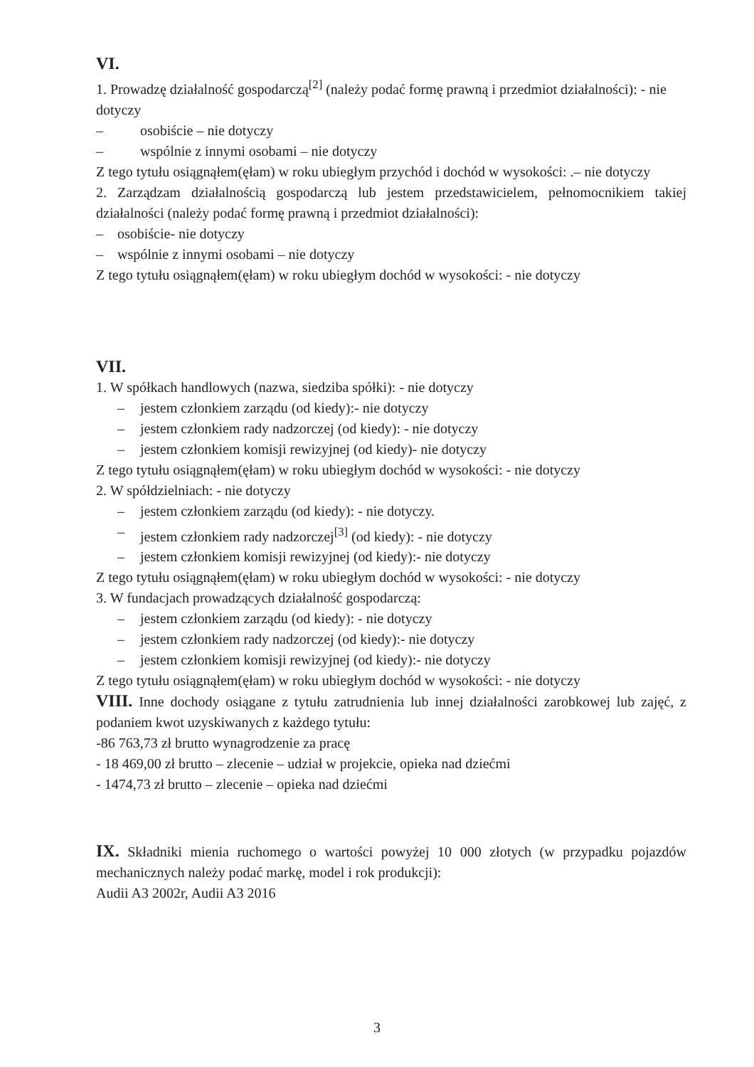VI.
1. Prowadzę działalność gospodarczą<sup>[2]</sup> (należy podać formę prawną i przedmiot działalności): - nie dotyczy
– osobiście – nie dotyczy
– wspólnie z innymi osobami – nie dotyczy
Z tego tytułu osiągnąłem(ęłam) w roku ubiegłym przychód i dochód w wysokości: .– nie dotyczy
2. Zarządzam działalnością gospodarczą lub jestem przedstawicielem, pełnomocnikiem takiej działalności (należy podać formę prawną i przedmiot działalności):
– osobiście- nie dotyczy
– wspólnie z innymi osobami – nie dotyczy
Z tego tytułu osiągnąłem(ęłam) w roku ubiegłym dochód w wysokości: - nie dotyczy
VII.
1. W spółkach handlowych (nazwa, siedziba spółki): - nie dotyczy
– jestem członkiem zarządu (od kiedy):- nie dotyczy
– jestem członkiem rady nadzorczej (od kiedy): - nie dotyczy
– jestem członkiem komisji rewizyjnej (od kiedy)- nie dotyczy
Z tego tytułu osiągnąłem(ęłam) w roku ubiegłym dochód w wysokości: - nie dotyczy
2. W spółdzielniach: - nie dotyczy
– jestem członkiem zarządu (od kiedy): - nie dotyczy.
– jestem członkiem rady nadzorczej<sup>[3]</sup> (od kiedy): - nie dotyczy
– jestem członkiem komisji rewizyjnej (od kiedy):- nie dotyczy
Z tego tytułu osiągnąłem(ęłam) w roku ubiegłym dochód w wysokości: - nie dotyczy
3. W fundacjach prowadzących działalność gospodarczą:
– jestem członkiem zarządu (od kiedy): - nie dotyczy
– jestem członkiem rady nadzorczej (od kiedy):- nie dotyczy
– jestem członkiem komisji rewizyjnej (od kiedy):- nie dotyczy
Z tego tytułu osiągnąłem(ęłam) w roku ubiegłym dochód w wysokości: - nie dotyczy
VIII. Inne dochody osiągane z tytułu zatrudnienia lub innej działalności zarobkowej lub zajęć, z podaniem kwot uzyskiwanych z każdego tytułu:
-86 763,73 zł brutto wynagrodzenie za pracę
- 18 469,00 zł brutto – zlecenie – udział w projekcie, opieka nad dziećmi
- 1474,73 zł brutto – zlecenie – opieka nad dziećmi
IX. Składniki mienia ruchomego o wartości powyżej 10 000 złotych (w przypadku pojazdów mechanicznych należy podać markę, model i rok produkcji):
Audii A3 2002r, Audii A3 2016
3